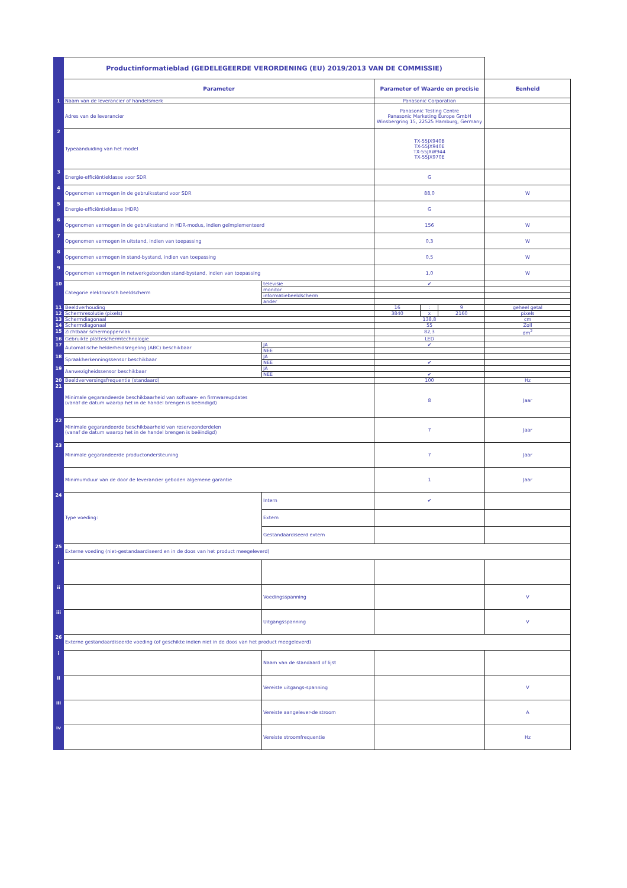| | Productinformatieblad (GEDELEGEERDE VERORDENING (EU) 2019/2013 VAN DE COMMISSIE) | | | | | |
| | Parameter | | Parameter of Waarde en precisie | | | Eenheid |
| 1 | Naam van de leverancier of handelsmerk | | Panasonic Corporation | | | |
| | Adres van de leverancier | | Panasonic Testing Centre Panasonic Marketing Europe GmbH Winsbergring 15, 22525 Hamburg, Germany | | | |
| 2 | Typeaanduiding van het model | | TX-55JX940B TX-55JX940E TX-55JXW944 TX-55JX970E | | | |
| 3 | Energie-efficiëntieklasse voor SDR | | G | | | |
| 4 | Opgenomen vermogen in de gebruiksstand voor SDR | | 88,0 | | | W |
| 5 | Energie-efficiëntieklasse (HDR) | | G | | | |
| 6 | Opgenomen vermogen in de gebruiksstand in HDR-modus, indien geïmplementeerd | | 156 | | | W |
| 7 | Opgenomen vermogen in uitstand, indien van toepassing | | 0,3 | | | W |
| 8 | Opgenomen vermogen in stand-bystand, indien van toepassing | | 0,5 | | | W |
| 9 | Opgenomen vermogen in netwerkgebonden stand-bystand, indien van toepassing | | 1,0 | | | W |
| 10 | Categorie elektronisch beeldscherm | televisie | ✔ | | | |
| | | monitor | | | | |
| | | informatiebeeldscherm | | | | |
| | | ander | | | | |
| 11 | Beeldverhouding | | 16 | : | 9 | geheel getal |
| 12 | Schermresolutie (pixels) | | 3840 | x | 2160 | pixels |
| 13 | Schermdiagonaal | | 138,8 | | | cm |
| 14 | Schermdiagonaal | | 55 | | | Zoll |
| 15 | Zichtbaar scherm­oppervlak | | 82,3 | | | dm<sup>2</sup> |
| 16 | Gebruikte plattescherm­technologie | | LED | | | |
| 17 | Automatische helderheidsregeling (ABC) beschikbaar | JA | ✔ | | | |
| | | NEE | | | | |
| 18 | Spraakherkenningssensor beschikbaar | JA | | | | |
| | | NEE | ✔ | | | |
| 19 | Aanwezigheidssensor beschikbaar | JA | | | | |
| | | NEE | ✔ | | | |
| 20 | Beeldverversingsfrequentie (standaard) | | 100 | | | Hz |
| 21 | Minimale gegarandeerde beschikbaarheid van software- en firmwareupdates (vanaf de datum waarop het in de handel brengen is beëindigd) | | 8 | | | Jaar |
| 22 | Minimale gegarandeerde beschikbaarheid van reserveonderdelen (vanaf de datum waarop het in de handel brengen is beëindigd) | | 7 | | | Jaar |
| 23 | Minimale gegarandeerde productondersteuning | | 7 | | | Jaar |
| | Minimumduur van de door de leverancier geboden algemene garantie | | 1 | | | Jaar |
| 24 | Type voeding: | Intern | ✔ | | | |
| | | Extern | | | | |
| | | Gestandaardiseerd extern | | | | |
| 25 | Externe voeding (niet-gestandaardiseerd en in de doos van het product meegeleverd) | | | | | |
| i | | | | | | |
| ii | | Voedingsspanning | | | | V |
| iii | | Uitgangsspanning | | | | V |
| 26 | Externe gestandaardiseerde voeding (of geschikte indien niet in de doos van het product meegeleverd) | | | | | |
| i | | Naam van de standaard of lijst | | | | |
| ii | | Vereiste uitgangs-spanning | | | | V |
| iii | | Vereiste aangelever-de stroom | | | | A |
| iv | | Vereiste stroomfrequentie | | | | Hz |